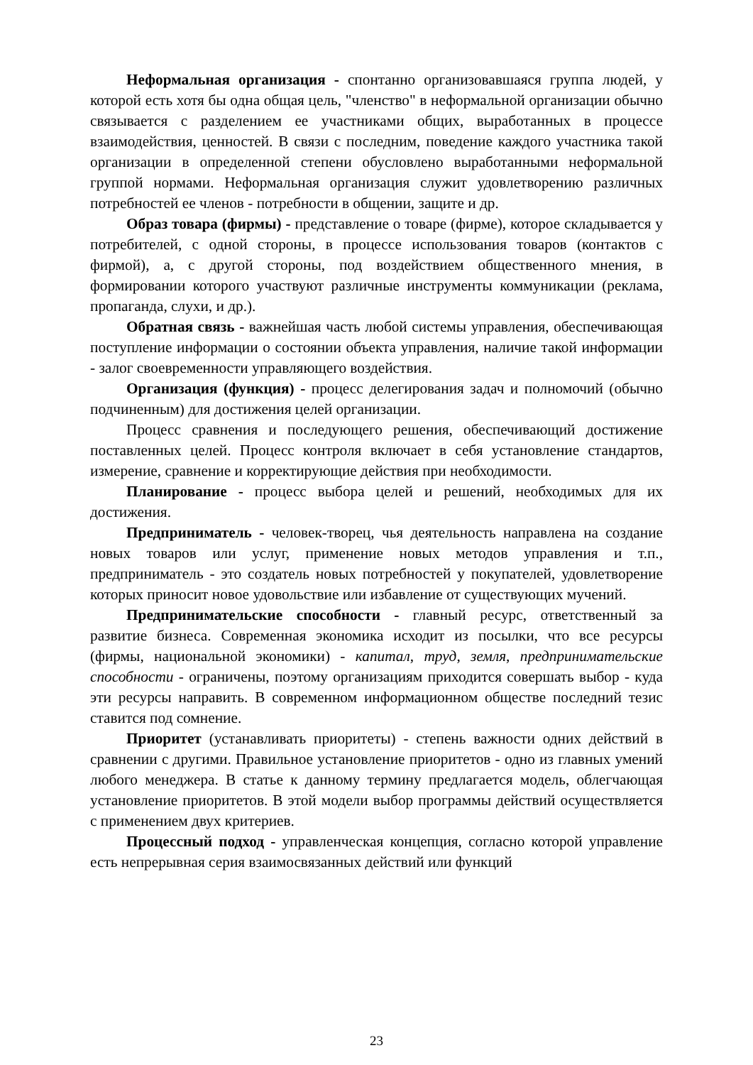Неформальная организация - спонтанно организовавшаяся группа людей, у которой есть хотя бы одна общая цель, "членство" в неформальной организации обычно связывается с разделением ее участниками общих, выработанных в процессе взаимодействия, ценностей. В связи с последним, поведение каждого участника такой организации в определенной степени обусловлено выработанными неформальной группой нормами. Неформальная организация служит удовлетворению различных потребностей ее членов - потребности в общении, защите и др.
Образ товара (фирмы) - представление о товаре (фирме), которое складывается у потребителей, с одной стороны, в процессе использования товаров (контактов с фирмой), а, с другой стороны, под воздействием общественного мнения, в формировании которого участвуют различные инструменты коммуникации (реклама, пропаганда, слухи, и др.).
Обратная связь - важнейшая часть любой системы управления, обеспечивающая поступление информации о состоянии объекта управления, наличие такой информации - залог своевременности управляющего воздействия.
Организация (функция) - процесс делегирования задач и полномочий (обычно подчиненным) для достижения целей организации.
Процесс сравнения и последующего решения, обеспечивающий достижение поставленных целей. Процесс контроля включает в себя установление стандартов, измерение, сравнение и корректирующие действия при необходимости.
Планирование - процесс выбора целей и решений, необходимых для их достижения.
Предприниматель - человек-творец, чья деятельность направлена на создание новых товаров или услуг, применение новых методов управления и т.п., предприниматель - это создатель новых потребностей у покупателей, удовлетворение которых приносит новое удовольствие или избавление от существующих мучений.
Предпринимательские способности - главный ресурс, ответственный за развитие бизнеса. Современная экономика исходит из посылки, что все ресурсы (фирмы, национальной экономики) - капитал, труд, земля, предпринимательские способности - ограничены, поэтому организациям приходится совершать выбор - куда эти ресурсы направить. В современном информационном обществе последний тезис ставится под сомнение.
Приоритет (устанавливать приоритеты) - степень важности одних действий в сравнении с другими. Правильное установление приоритетов - одно из главных умений любого менеджера. В статье к данному термину предлагается модель, облегчающая установление приоритетов. В этой модели выбор программы действий осуществляется с применением двух критериев.
Процессный подход - управленческая концепция, согласно которой управление есть непрерывная серия взаимосвязанных действий или функций
23